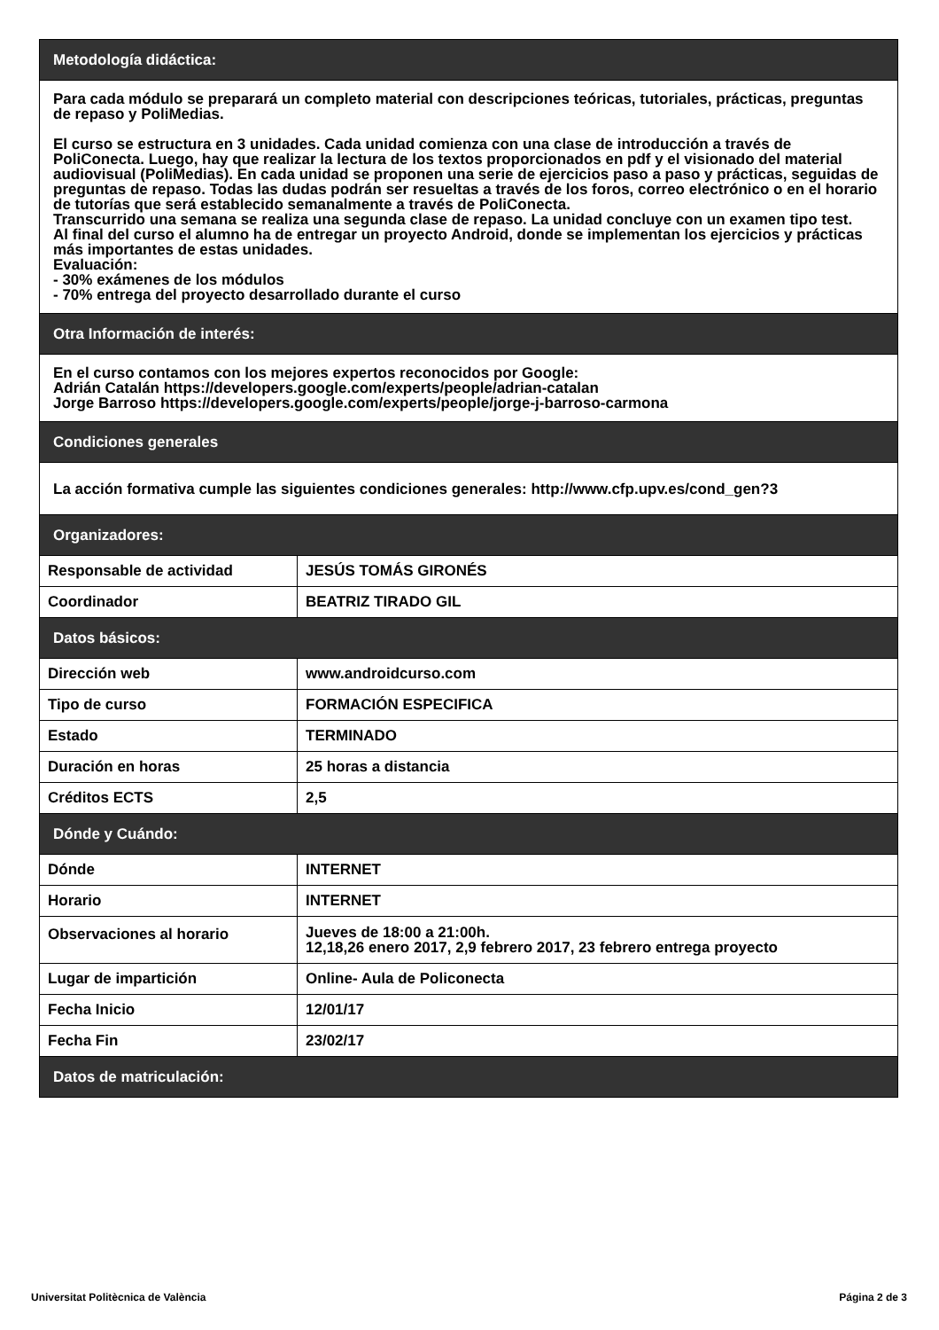| Metodología didáctica: | |
| Para cada módulo se preparará un completo material con descripciones teóricas, tutoriales, prácticas, preguntas de repaso y PoliMedias. El curso se estructura en 3 unidades. Cada unidad comienza con una clase de introducción a través de PoliConecta. Luego, hay que realizar la lectura de los textos proporcionados en pdf y el visionado del material audiovisual (PoliMedias). En cada unidad se proponen una serie de ejercicios paso a paso y prácticas, seguidas de preguntas de repaso. Todas las dudas podrán ser resueltas a través de los foros, correo electrónico o en el horario de tutorías que será establecido semanalmente a través de PoliConecta. Transcurrido una semana se realiza una segunda clase de repaso. La unidad concluye con un examen tipo test. Al final del curso el alumno ha de entregar un proyecto Android, donde se implementan los ejercicios y prácticas más importantes de estas unidades. Evaluación: - 30% exámenes de los módulos - 70% entrega del proyecto desarrollado durante el curso | |
| Otra Información de interés: | |
| En el curso contamos con los mejores expertos reconocidos por Google: Adrián Catalán https://developers.google.com/experts/people/adrian-catalan Jorge Barroso https://developers.google.com/experts/people/jorge-j-barroso-carmona | |
| Condiciones generales | |
| La acción formativa cumple las siguientes condiciones generales: http://www.cfp.upv.es/cond_gen?3 | |
| Organizadores: | |
| Responsable de actividad | JESÚS TOMÁS GIRONÉS |
| Coordinador | BEATRIZ TIRADO GIL |
| Datos básicos: | |
| Dirección web | www.androidcurso.com |
| Tipo de curso | FORMACIÓN ESPECIFICA |
| Estado | TERMINADO |
| Duración en horas | 25 horas a distancia |
| Créditos ECTS | 2,5 |
| Dónde y Cuándo: | |
| Dónde | INTERNET |
| Horario | INTERNET |
| Observaciones al horario | Jueves de 18:00 a 21:00h. 12,18,26 enero 2017, 2,9 febrero 2017, 23 febrero entrega proyecto |
| Lugar de impartición | Online- Aula de Policonecta |
| Fecha Inicio | 12/01/17 |
| Fecha Fin | 23/02/17 |
| Datos de matriculación: | |
Universitat Politècnica de València Página 2 de 3